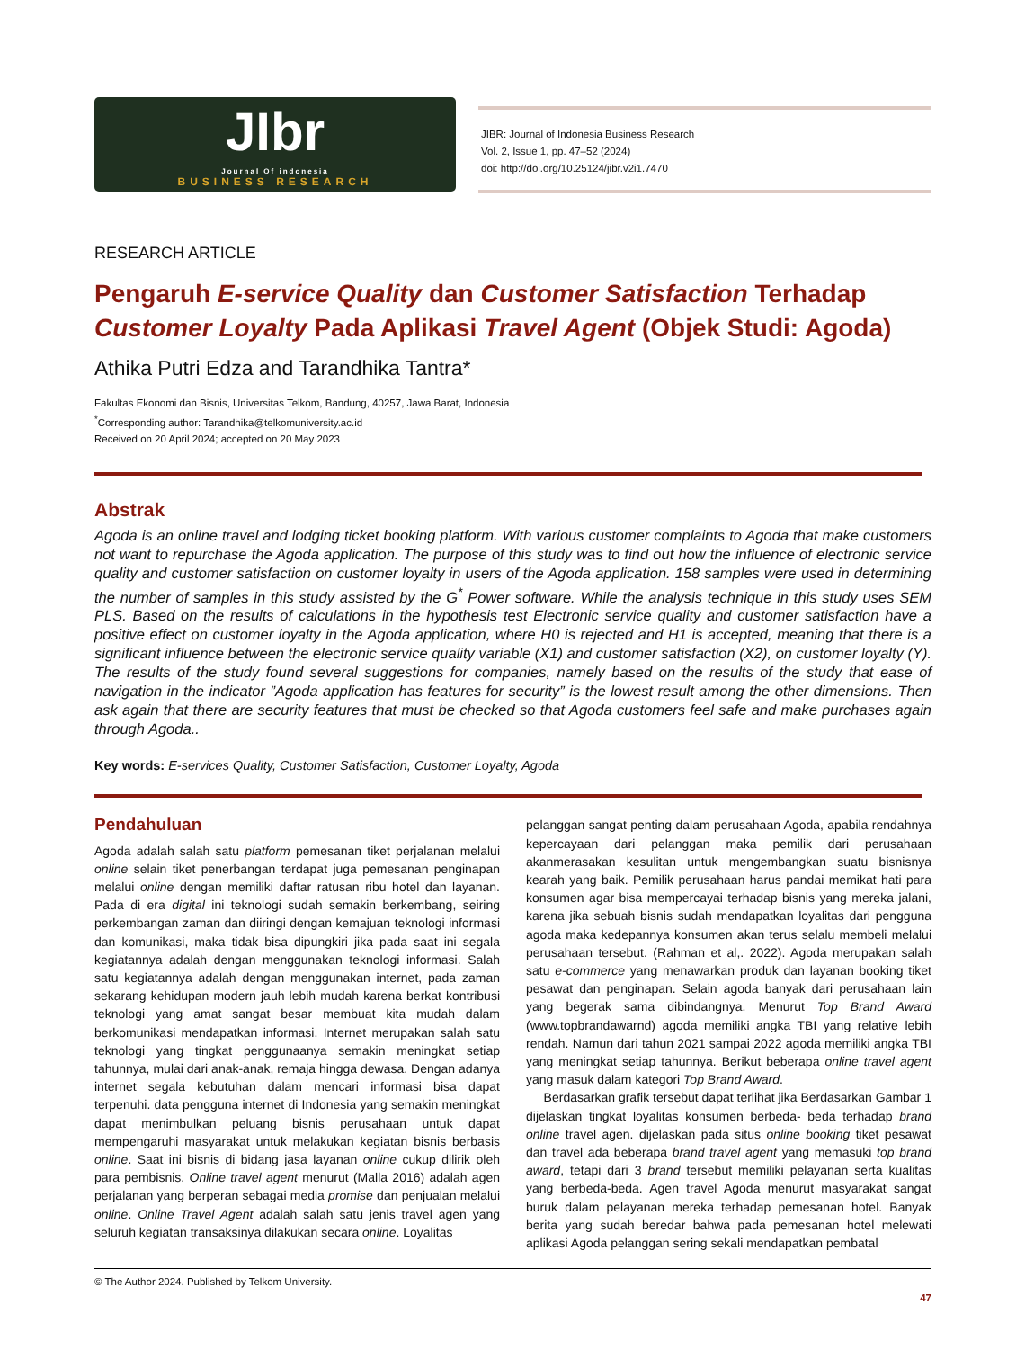JIbr
Journal Of indonesia
BUSINESS RESEARCH
JIBR: Journal of Indonesia Business Research
Vol. 2, Issue 1, pp. 47–52 (2024)
doi: http://doi.org/10.25124/jibr.v2i1.7470
RESEARCH ARTICLE
Pengaruh E-service Quality dan Customer Satisfaction Terhadap Customer Loyalty Pada Aplikasi Travel Agent (Objek Studi: Agoda)
Athika Putri Edza and Tarandhika Tantra*
Fakultas Ekonomi dan Bisnis, Universitas Telkom, Bandung, 40257, Jawa Barat, Indonesia
<sup>*</sup> Corresponding author: Tarandhika@telkomuniversity.ac.id
Received on 20 April 2024; accepted on 20 May 2023
Abstrak
Agoda is an online travel and lodging ticket booking platform. With various customer complaints to Agoda that make customers not want to repurchase the Agoda application. The purpose of this study was to find out how the influence of electronic service quality and customer satisfaction on customer loyalty in users of the Agoda application. 158 samples were used in determining the number of samples in this study assisted by the G<sup>*</sup> Power software. While the analysis technique in this study uses SEM PLS. Based on the results of calculations in the hypothesis test Electronic service quality and customer satisfaction have a positive effect on customer loyalty in the Agoda application, where H0 is rejected and H1 is accepted, meaning that there is a significant influence between the electronic service quality variable (X1) and customer satisfaction (X2), on customer loyalty (Y). The results of the study found several suggestions for companies, namely based on the results of the study that ease of navigation in the indicator ”Agoda application has features for security” is the lowest result among the other dimensions. Then ask again that there are security features that must be checked so that Agoda customers feel safe and make purchases again through Agoda..
Key words: E-services Quality, Customer Satisfaction, Customer Loyalty, Agoda
Pendahuluan
Agoda adalah salah satu platform pemesanan tiket perjalanan melalui online selain tiket penerbangan terdapat juga pemesanan penginapan melalui online dengan memiliki daftar ratusan ribu hotel dan layanan. Pada di era digital ini teknologi sudah semakin berkembang, seiring perkembangan zaman dan diiringi dengan kemajuan teknologi informasi dan komunikasi, maka tidak bisa dipungkiri jika pada saat ini segala kegiatannya adalah dengan menggunakan teknologi informasi. Salah satu kegiatannya adalah dengan menggunakan internet, pada zaman sekarang kehidupan modern jauh lebih mudah karena berkat kontribusi teknologi yang amat sangat besar membuat kita mudah dalam berkomunikasi mendapatkan informasi. Internet merupakan salah satu teknologi yang tingkat penggunaanya semakin meningkat setiap tahunnya, mulai dari anak-anak, remaja hingga dewasa. Dengan adanya internet segala kebutuhan dalam mencari informasi bisa dapat terpenuhi. data pengguna internet di Indonesia yang semakin meningkat dapat menimbulkan peluang bisnis perusahaan untuk dapat mempengaruhi masyarakat untuk melakukan kegiatan bisnis berbasis online. Saat ini bisnis di bidang jasa layanan online cukup dilirik oleh para pembisnis. Online travel agent menurut (Malla 2016) adalah agen perjalanan yang berperan sebagai media promise dan penjualan melalui online. Online Travel Agent adalah salah satu jenis travel agen yang seluruh kegiatan transaksinya dilakukan secara online. Loyalitas
pelanggan sangat penting dalam perusahaan Agoda, apabila rendahnya kepercayaan dari pelanggan maka pemilik dari perusahaan akanmerasakan kesulitan untuk mengembangkan suatu bisnisnya kearah yang baik. Pemilik perusahaan harus pandai memikat hati para konsumen agar bisa mempercayai terhadap bisnis yang mereka jalani, karena jika sebuah bisnis sudah mendapatkan loyalitas dari pengguna agoda maka kedepannya konsumen akan terus selalu membeli melalui perusahaan tersebut. (Rahman et al,. 2022). Agoda merupakan salah satu e-commerce yang menawarkan produk dan layanan booking tiket pesawat dan penginapan. Selain agoda banyak dari perusahaan lain yang begerak sama dibindangnya. Menurut Top Brand Award (www.topbrandawarnd) agoda memiliki angka TBI yang relative lebih rendah. Namun dari tahun 2021 sampai 2022 agoda memiliki angka TBI yang meningkat setiap tahunnya. Berikut beberapa online travel agent yang masuk dalam kategori Top Brand Award.
Berdasarkan grafik tersebut dapat terlihat jika Berdasarkan Gambar 1 dijelaskan tingkat loyalitas konsumen berbeda- beda terhadap brand online travel agen. dijelaskan pada situs online booking tiket pesawat dan travel ada beberapa brand travel agent yang memasuki top brand award, tetapi dari 3 brand tersebut memiliki pelayanan serta kualitas yang berbeda-beda. Agen travel Agoda menurut masyarakat sangat buruk dalam pelayanan mereka terhadap pemesanan hotel. Banyak berita yang sudah beredar bahwa pada pemesanan hotel melewati aplikasi Agoda pelanggan sering sekali mendapatkan pembatal
© The Author 2024. Published by Telkom University.
47